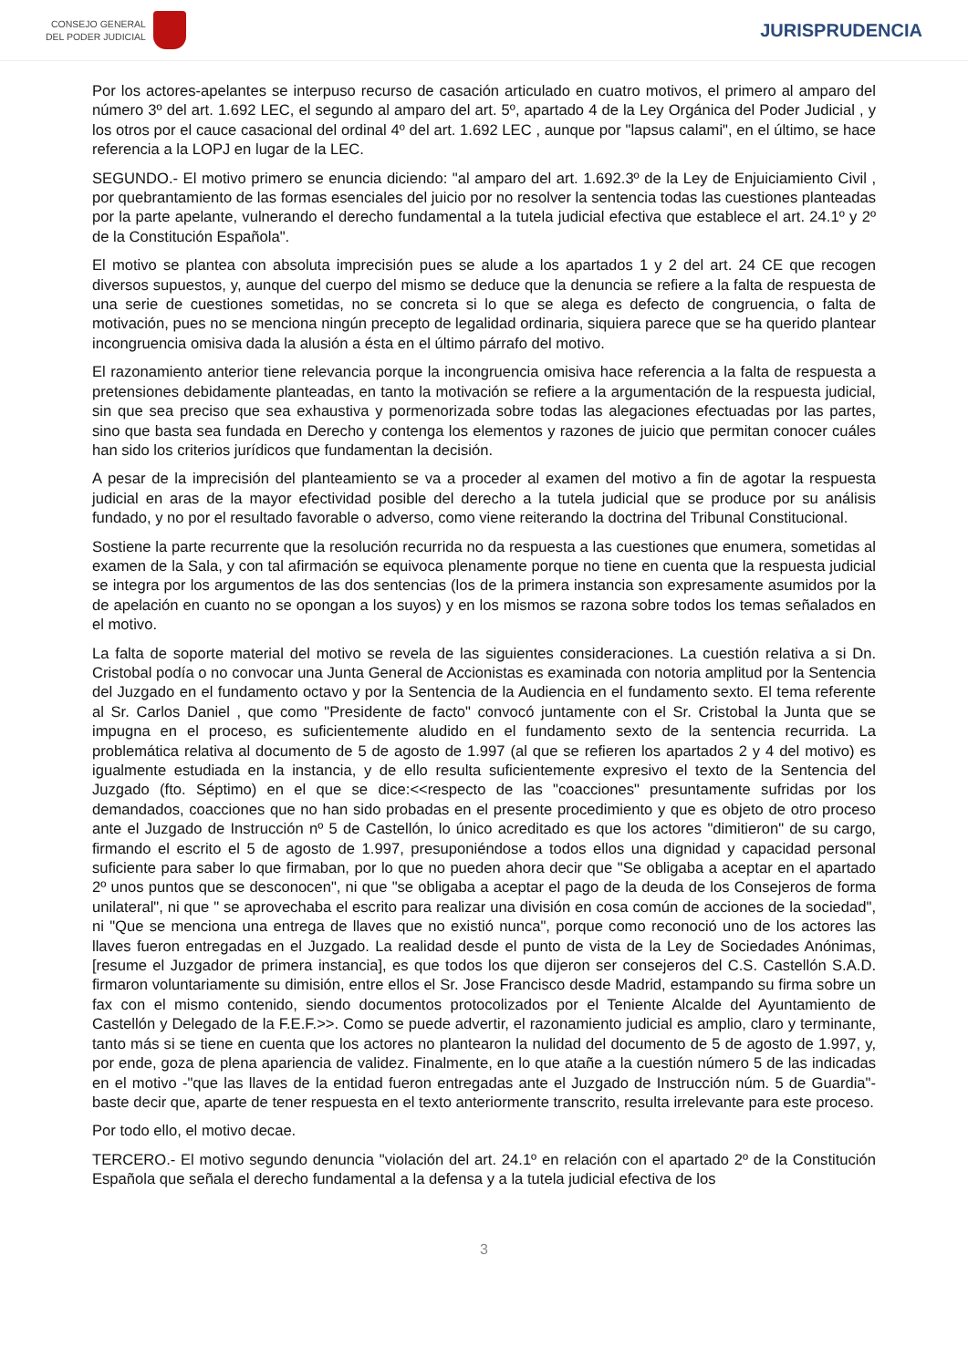CONSEJO GENERAL
DEL PODER JUDICIAL
JURISPRUDENCIA
Por los actores-apelantes se interpuso recurso de casación articulado en cuatro motivos, el primero al amparo del número 3º del art. 1.692 LEC, el segundo al amparo del art. 5º, apartado 4 de la Ley Orgánica del Poder Judicial , y los otros por el cauce casacional del ordinal 4º del art. 1.692 LEC , aunque por "lapsus calami", en el último, se hace referencia a la LOPJ en lugar de la LEC.
SEGUNDO.- El motivo primero se enuncia diciendo: "al amparo del art. 1.692.3º de la Ley de Enjuiciamiento Civil , por quebrantamiento de las formas esenciales del juicio por no resolver la sentencia todas las cuestiones planteadas por la parte apelante, vulnerando el derecho fundamental a la tutela judicial efectiva que establece el art. 24.1º y 2º de la Constitución Española".
El motivo se plantea con absoluta imprecisión pues se alude a los apartados 1 y 2 del art. 24 CE que recogen diversos supuestos, y, aunque del cuerpo del mismo se deduce que la denuncia se refiere a la falta de respuesta de una serie de cuestiones sometidas, no se concreta si lo que se alega es defecto de congruencia, o falta de motivación, pues no se menciona ningún precepto de legalidad ordinaria, siquiera parece que se ha querido plantear incongruencia omisiva dada la alusión a ésta en el último párrafo del motivo.
El razonamiento anterior tiene relevancia porque la incongruencia omisiva hace referencia a la falta de respuesta a pretensiones debidamente planteadas, en tanto la motivación se refiere a la argumentación de la respuesta judicial, sin que sea preciso que sea exhaustiva y pormenorizada sobre todas las alegaciones efectuadas por las partes, sino que basta sea fundada en Derecho y contenga los elementos y razones de juicio que permitan conocer cuáles han sido los criterios jurídicos que fundamentan la decisión.
A pesar de la imprecisión del planteamiento se va a proceder al examen del motivo a fin de agotar la respuesta judicial en aras de la mayor efectividad posible del derecho a la tutela judicial que se produce por su análisis fundado, y no por el resultado favorable o adverso, como viene reiterando la doctrina del Tribunal Constitucional.
Sostiene la parte recurrente que la resolución recurrida no da respuesta a las cuestiones que enumera, sometidas al examen de la Sala, y con tal afirmación se equivoca plenamente porque no tiene en cuenta que la respuesta judicial se integra por los argumentos de las dos sentencias (los de la primera instancia son expresamente asumidos por la de apelación en cuanto no se opongan a los suyos) y en los mismos se razona sobre todos los temas señalados en el motivo.
La falta de soporte material del motivo se revela de las siguientes consideraciones. La cuestión relativa a si Dn. Cristobal podía o no convocar una Junta General de Accionistas es examinada con notoria amplitud por la Sentencia del Juzgado en el fundamento octavo y por la Sentencia de la Audiencia en el fundamento sexto. El tema referente al Sr. Carlos Daniel , que como "Presidente de facto" convocó juntamente con el Sr. Cristobal la Junta que se impugna en el proceso, es suficientemente aludido en el fundamento sexto de la sentencia recurrida. La problemática relativa al documento de 5 de agosto de 1.997 (al que se refieren los apartados 2 y 4 del motivo) es igualmente estudiada en la instancia, y de ello resulta suficientemente expresivo el texto de la Sentencia del Juzgado (fto. Séptimo) en el que se dice:<<respecto de las "coacciones" presuntamente sufridas por los demandados, coacciones que no han sido probadas en el presente procedimiento y que es objeto de otro proceso ante el Juzgado de Instrucción nº 5 de Castellón, lo único acreditado es que los actores "dimitieron" de su cargo, firmando el escrito el 5 de agosto de 1.997, presuponiéndose a todos ellos una dignidad y capacidad personal suficiente para saber lo que firmaban, por lo que no pueden ahora decir que "Se obligaba a aceptar en el apartado 2º unos puntos que se desconocen", ni que "se obligaba a aceptar el pago de la deuda de los Consejeros de forma unilateral", ni que " se aprovechaba el escrito para realizar una división en cosa común de acciones de la sociedad", ni "Que se menciona una entrega de llaves que no existió nunca", porque como reconoció uno de los actores las llaves fueron entregadas en el Juzgado. La realidad desde el punto de vista de la Ley de Sociedades Anónimas, [resume el Juzgador de primera instancia], es que todos los que dijeron ser consejeros del C.S. Castellón S.A.D. firmaron voluntariamente su dimisión, entre ellos el Sr. Jose Francisco desde Madrid, estampando su firma sobre un fax con el mismo contenido, siendo documentos protocolizados por el Teniente Alcalde del Ayuntamiento de Castellón y Delegado de la F.E.F.>>. Como se puede advertir, el razonamiento judicial es amplio, claro y terminante, tanto más si se tiene en cuenta que los actores no plantearon la nulidad del documento de 5 de agosto de 1.997, y, por ende, goza de plena apariencia de validez. Finalmente, en lo que atañe a la cuestión número 5 de las indicadas en el motivo -"que las llaves de la entidad fueron entregadas ante el Juzgado de Instrucción núm. 5 de Guardia"- baste decir que, aparte de tener respuesta en el texto anteriormente transcrito, resulta irrelevante para este proceso.
Por todo ello, el motivo decae.
TERCERO.- El motivo segundo denuncia "violación del art. 24.1º en relación con el apartado 2º de la Constitución Española que señala el derecho fundamental a la defensa y a la tutela judicial efectiva de los
3